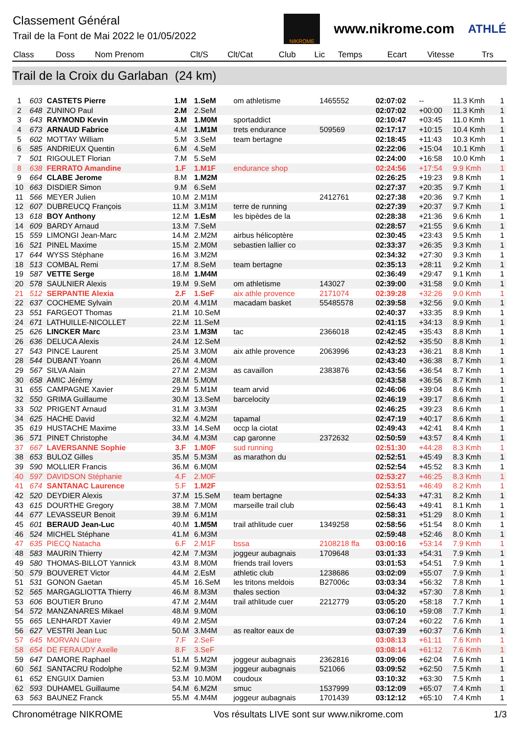Classement Général
Trail de la Font de Mai 2022 le 01/05/2022
NIKROME
www.nikrome.com
ATHLÉ
| Class | Doss | Nom Prenom | Clt/S | Clt/Cat | Club | Lic | Temps | Ecart | Vitesse | Trs |
| --- | --- | --- | --- | --- | --- | --- | --- | --- | --- | --- |
Trail de la Croix du Garlaban (24 km)
| 1 | 603 | CASTETS Pierre | 1.M | 1.SeM | om athletisme | 1465552 | 02:07:02 | -- | 11.3 Kmh | 1 |
| 2 | 648 | ZUNINO Paul | 2.M | 2.SeM | | | 02:07:02 | +00:00 | 11.3 Kmh | 1 |
| 3 | 643 | RAYMOND Kevin | 3.M | 1.M0M | sportaddict | | 02:10:47 | +03:45 | 11.0 Kmh | 1 |
| 4 | 673 | ARNAUD Fabrice | 4.M | 1.M1M | trets endurance | 509569 | 02:17:17 | +10:15 | 10.4 Kmh | 1 |
| 5 | 602 | MOTTAY William | 5.M | 3.SeM | team bertagne | | 02:18:45 | +11:43 | 10.3 Kmh | 1 |
| 6 | 585 | ANDRIEUX Quentin | 6.M | 4.SeM | | | 02:22:06 | +15:04 | 10.1 Kmh | 1 |
| 7 | 501 | RIGOULET Florian | 7.M | 5.SeM | | | 02:24:00 | +16:58 | 10.0 Kmh | 1 |
| 8 | 638 | FERRATO Amandine | 1.F | 1.M1F | endurance shop | | 02:24:56 | +17:54 | 9.9 Kmh | 1 |
| 9 | 664 | CLABE Jerome | 8.M | 1.M2M | | | 02:26:25 | +19:23 | 9.8 Kmh | 1 |
| 10 | 663 | DISDIER Simon | 9.M | 6.SeM | | | 02:27:37 | +20:35 | 9.7 Kmh | 1 |
| 11 | 566 | MEYER Julien | 10.M | 2.M1M | | 2412761 | 02:27:38 | +20:36 | 9.7 Kmh | 1 |
| 12 | 607 | DUBREUCQ François | 11.M | 3.M1M | terre de running | | 02:27:39 | +20:37 | 9.7 Kmh | 1 |
| 13 | 618 | BOY Anthony | 12.M | 1.EsM | les bipèdes de la | | 02:28:38 | +21:36 | 9.6 Kmh | 1 |
| 14 | 609 | BARDY Arnaud | 13.M | 7.SeM | | | 02:28:57 | +21:55 | 9.6 Kmh | 1 |
| 15 | 559 | LIMONGI Jean-Marc | 14.M | 2.M2M | airbus hélicoptère | | 02:30:45 | +23:43 | 9.5 Kmh | 1 |
| 16 | 521 | PINEL Maxime | 15.M | 2.M0M | sebastien lallier co | | 02:33:37 | +26:35 | 9.3 Kmh | 1 |
| 17 | 644 | WYSS Stéphane | 16.M | 3.M2M | | | 02:34:32 | +27:30 | 9.3 Kmh | 1 |
| 18 | 513 | COMBAL Remi | 17.M | 8.SeM | team bertagne | | 02:35:13 | +28:11 | 9.2 Kmh | 1 |
| 19 | 587 | VETTE Serge | 18.M | 1.M4M | | | 02:36:49 | +29:47 | 9.1 Kmh | 1 |
| 20 | 578 | SAULNIER Alexis | 19.M | 9.SeM | om athletisme | 143027 | 02:39:00 | +31:58 | 9.0 Kmh | 1 |
| 21 | 512 | SERPANTIE Alexia | 2.F | 1.SeF | aix athle provence | 2171074 | 02:39:28 | +32:26 | 9.0 Kmh | 1 |
| 22 | 637 | COCHEME Sylvain | 20.M | 4.M1M | macadam basket | 55485578 | 02:39:58 | +32:56 | 9.0 Kmh | 1 |
| 23 | 551 | FARGEOT Thomas | 21.M | 10.SeM | | | 02:40:37 | +33:35 | 8.9 Kmh | 1 |
| 24 | 671 | LATHUILLE-NICOLLET | 22.M | 11.SeM | | | 02:41:15 | +34:13 | 8.9 Kmh | 1 |
| 25 | 626 | LINCKER Marc | 23.M | 1.M3M | tac | 2366018 | 02:42:45 | +35:43 | 8.8 Kmh | 1 |
| 26 | 636 | DELUCA Alexis | 24.M | 12.SeM | | | 02:42:52 | +35:50 | 8.8 Kmh | 1 |
| 27 | 543 | PINCE Laurent | 25.M | 3.M0M | aix athle provence | 2063996 | 02:43:23 | +36:21 | 8.8 Kmh | 1 |
| 28 | 544 | DUBANT Yoann | 26.M | 4.M0M | | | 02:43:40 | +36:38 | 8.7 Kmh | 1 |
| 29 | 567 | SILVA Alain | 27.M | 2.M3M | as cavaillon | 2383876 | 02:43:56 | +36:54 | 8.7 Kmh | 1 |
| 30 | 658 | AMIC Jérémy | 28.M | 5.M0M | | | 02:43:58 | +36:56 | 8.7 Kmh | 1 |
| 31 | 655 | CAMPAGNE Xavier | 29.M | 5.M1M | team arvid | | 02:46:06 | +39:04 | 8.6 Kmh | 1 |
| 32 | 550 | GRIMA Guillaume | 30.M | 13.SeM | barcelocity | | 02:46:19 | +39:17 | 8.6 Kmh | 1 |
| 33 | 502 | PRIGENT Arnaud | 31.M | 3.M3M | | | 02:46:25 | +39:23 | 8.6 Kmh | 1 |
| 34 | 625 | HACHE David | 32.M | 4.M2M | tapamal | | 02:47:19 | +40:17 | 8.6 Kmh | 1 |
| 35 | 619 | HUSTACHE Maxime | 33.M | 14.SeM | occp la ciotat | | 02:49:43 | +42:41 | 8.4 Kmh | 1 |
| 36 | 571 | PINET Christophe | 34.M | 4.M3M | cap garonne | 2372632 | 02:50:59 | +43:57 | 8.4 Kmh | 1 |
| 37 | 667 | LAVERSANNE Sophie | 3.F | 1.M0F | sud running | | 02:51:30 | +44:28 | 8.3 Kmh | 1 |
| 38 | 653 | BULOZ Gilles | 35.M | 5.M3M | as marathon du | | 02:52:51 | +45:49 | 8.3 Kmh | 1 |
| 39 | 590 | MOLLIER Francis | 36.M | 6.M0M | | | 02:52:54 | +45:52 | 8.3 Kmh | 1 |
| 40 | 597 | DAVIDSON Stéphanie | 4.F | 2.M0F | | | 02:53:27 | +46:25 | 8.3 Kmh | 1 |
| 41 | 674 | SANTANAC Laurence | 5.F | 1.M2F | | | 02:53:51 | +46:49 | 8.2 Kmh | 1 |
| 42 | 520 | DEYDIER Alexis | 37.M | 15.SeM | team bertagne | | 02:54:33 | +47:31 | 8.2 Kmh | 1 |
| 43 | 615 | DOURTHE Gregory | 38.M | 7.M0M | marseille trail club | | 02:56:43 | +49:41 | 8.1 Kmh | 1 |
| 44 | 677 | LEVASSEUR Benoit | 39.M | 6.M1M | | | 02:58:31 | +51:29 | 8.0 Kmh | 1 |
| 45 | 601 | BERAUD Jean-Luc | 40.M | 1.M5M | trail athlitude cuer | 1349258 | 02:58:56 | +51:54 | 8.0 Kmh | 1 |
| 46 | 524 | MICHEL Stéphane | 41.M | 6.M3M | | | 02:59:48 | +52:46 | 8.0 Kmh | 1 |
| 47 | 635 | PIECQ Natacha | 6.F | 2.M1F | bssa | 2108218 ffa | 03:00:16 | +53:14 | 7.9 Kmh | 1 |
| 48 | 583 | MAURIN Thierry | 42.M | 7.M3M | joggeur aubagnais | 1709648 | 03:01:33 | +54:31 | 7.9 Kmh | 1 |
| 49 | 580 | THOMAS-BILLOT Yannick | 43.M | 8.M0M | friends trail lovers | | 03:01:53 | +54:51 | 7.9 Kmh | 1 |
| 50 | 579 | BOUVERET Victor | 44.M | 2.EsM | athletic club | 1238686 | 03:02:09 | +55:07 | 7.9 Kmh | 1 |
| 51 | 531 | GONON Gaetan | 45.M | 16.SeM | les tritons meldois | B27006c | 03:03:34 | +56:32 | 7.8 Kmh | 1 |
| 52 | 565 | MARGAGLIOTTA Thierry | 46.M | 8.M3M | thales section | | 03:04:32 | +57:30 | 7.8 Kmh | 1 |
| 53 | 606 | BOUTIER Bruno | 47.M | 2.M4M | trail athlitude cuer | 2212779 | 03:05:20 | +58:18 | 7.7 Kmh | 1 |
| 54 | 572 | MANZANARES Mikael | 48.M | 9.M0M | | | 03:06:10 | +59:08 | 7.7 Kmh | 1 |
| 55 | 665 | LENHARDT Xavier | 49.M | 2.M5M | | | 03:07:24 | +60:22 | 7.6 Kmh | 1 |
| 56 | 627 | VESTRI Jean Luc | 50.M | 3.M4M | as realtor eaux de | | 03:07:39 | +60:37 | 7.6 Kmh | 1 |
| 57 | 645 | MORVAN Claire | 7.F | 2.SeF | | | 03:08:13 | +61:11 | 7.6 Kmh | 1 |
| 58 | 654 | DE FERAUDY Axelle | 8.F | 3.SeF | | | 03:08:14 | +61:12 | 7.6 Kmh | 1 |
| 59 | 647 | DAMORE Raphael | 51.M | 5.M2M | joggeur aubagnais | 2362816 | 03:09:06 | +62:04 | 7.6 Kmh | 1 |
| 60 | 561 | SANTACRU Rodolphe | 52.M | 9.M3M | joggeur aubagnais | 521066 | 03:09:52 | +62:50 | 7.5 Kmh | 1 |
| 61 | 652 | ENGUIX Damien | 53.M | 10.M0M | coudoux | | 03:10:32 | +63:30 | 7.5 Kmh | 1 |
| 62 | 593 | DUHAMEL Guillaume | 54.M | 6.M2M | smuc | 1537999 | 03:12:09 | +65:07 | 7.4 Kmh | 1 |
| 63 | 563 | BAUNEZ Franck | 55.M | 4.M4M | joggeur aubagnais | 1701439 | 03:12:12 | +65:10 | 7.4 Kmh | 1 |
Chronométrage NIKROME Vos résultats LIVE sont sur www.nikrome.com 1/3